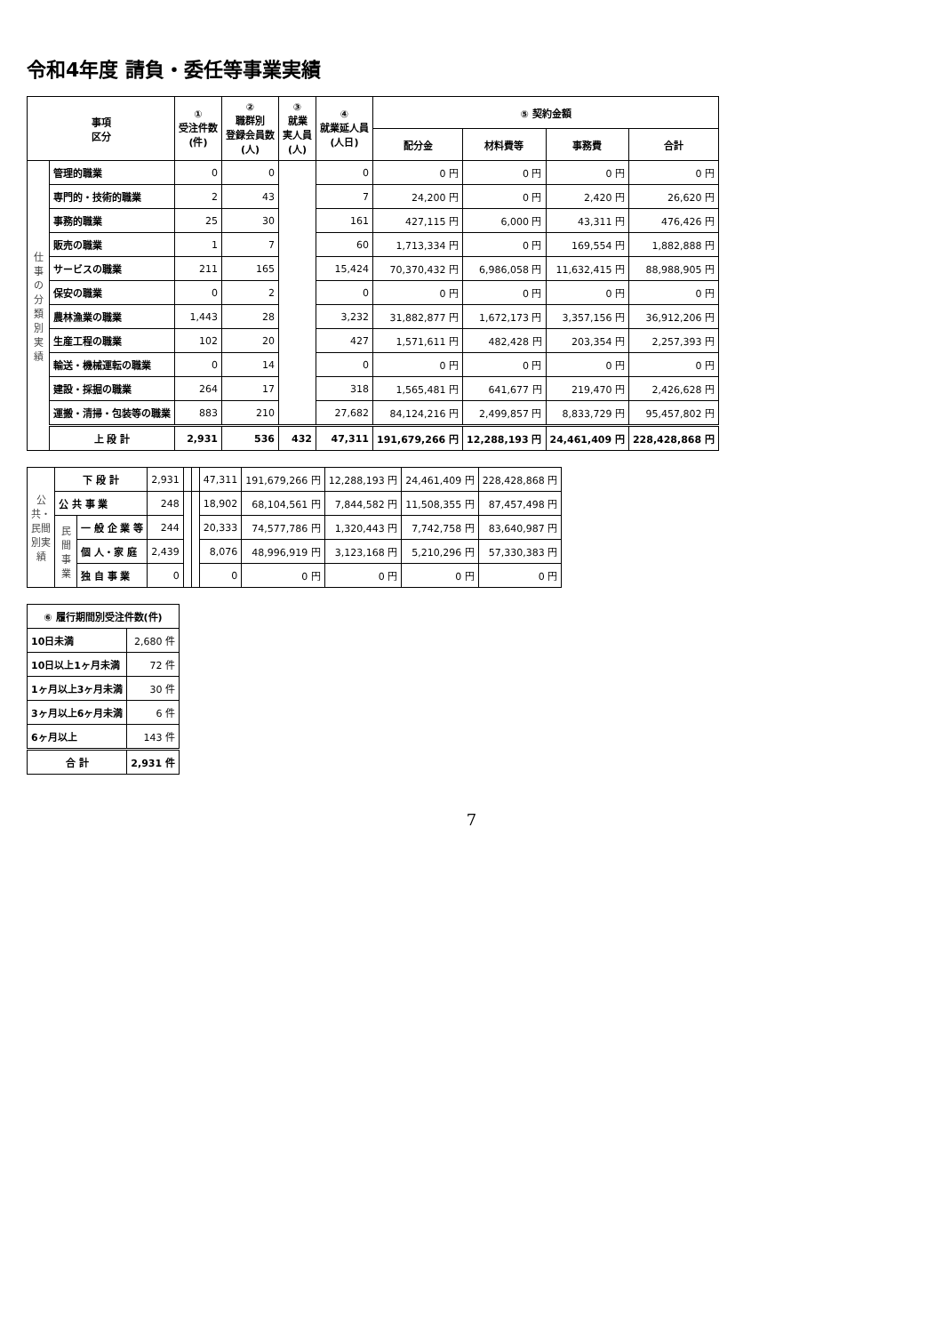令和4年度 請負・委任等事業実績
| 事項 区分 | | ① 受注件数 (件) | ② 職群別 登録会員数 (人) | ③ 就業 実人員 (人) | ④ 就業延人員 (人日) | ⑤ 契約金額 | | | |
| --- | --- | --- | --- | --- | --- | --- | --- | --- | --- |
| | | | | | | 配分金 | 材料費等 | 事務費 | 合計 |
| 仕事の分類別実績 | 管理的職業 | 0 | 0 | | 0 | 0 円 | 0 円 | 0 円 | 0 円 |
| | 専門的・技術的職業 | 2 | 43 | | 7 | 24,200 円 | 0 円 | 2,420 円 | 26,620 円 |
| | 事務的職業 | 25 | 30 | | 161 | 427,115 円 | 6,000 円 | 43,311 円 | 476,426 円 |
| | 販売の職業 | 1 | 7 | | 60 | 1,713,334 円 | 0 円 | 169,554 円 | 1,882,888 円 |
| | サービスの職業 | 211 | 165 | | 15,424 | 70,370,432 円 | 6,986,058 円 | 11,632,415 円 | 88,988,905 円 |
| | 保安の職業 | 0 | 2 | | 0 | 0 円 | 0 円 | 0 円 | 0 円 |
| | 農林漁業の職業 | 1,443 | 28 | | 3,232 | 31,882,877 円 | 1,672,173 円 | 3,357,156 円 | 36,912,206 円 |
| | 生産工程の職業 | 102 | 20 | | 427 | 1,571,611 円 | 482,428 円 | 203,354 円 | 2,257,393 円 |
| | 輸送・機械運転の職業 | 0 | 14 | | 0 | 0 円 | 0 円 | 0 円 | 0 円 |
| | 建設・採掘の職業 | 264 | 17 | | 318 | 1,565,481 円 | 641,677 円 | 219,470 円 | 2,426,628 円 |
| | 運搬・清掃・包装等の職業 | 883 | 210 | | 27,682 | 84,124,216 円 | 2,499,857 円 | 8,833,729 円 | 95,457,802 円 |
| | 上 段 計 | 2,931 | 536 | 432 | 47,311 | 191,679,266 円 | 12,288,193 円 | 24,461,409 円 | 228,428,868 円 |
| 公共・民間別実績 | 下 段 計 | | 2,931 | | | 47,311 | 191,679,266 円 | 12,288,193 円 | 24,461,409 円 | 228,428,868 円 |
| | 公 共 事 業 | | 248 | | | 18,902 | 68,104,561 円 | 7,844,582 円 | 11,508,355 円 | 87,457,498 円 |
| | 民間事業 | 一 般 企 業 等 | 244 | | | 20,333 | 74,577,786 円 | 1,320,443 円 | 7,742,758 円 | 83,640,987 円 |
| | | 個 人・家 庭 | 2,439 | | | 8,076 | 48,996,919 円 | 3,123,168 円 | 5,210,296 円 | 57,330,383 円 |
| | | 独 自 事 業 | 0 | | | 0 | 0 円 | 0 円 | 0 円 | 0 円 |
| ⑥ 履行期間別受注件数(件) | |
| --- | --- |
| 10日未満 | 2,680 件 |
| 10日以上1ヶ月未満 | 72 件 |
| 1ヶ月以上3ヶ月未満 | 30 件 |
| 3ヶ月以上6ヶ月未満 | 6 件 |
| 6ヶ月以上 | 143 件 |
| 合 計 | 2,931 件 |
7